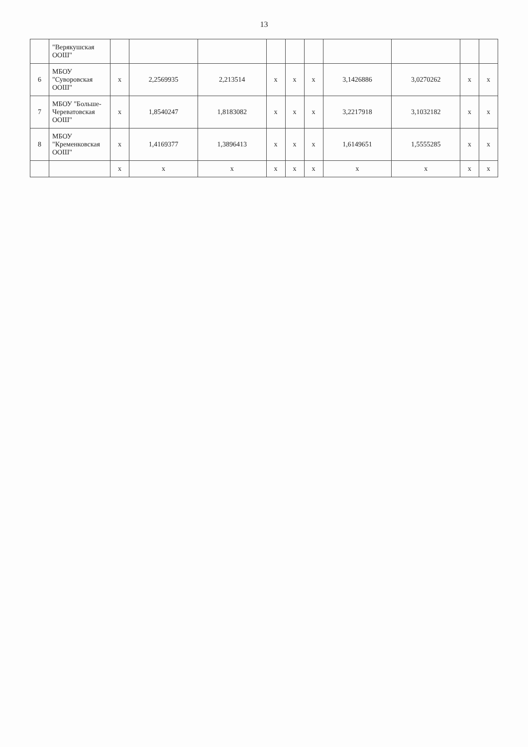13
| | "Верякушская ООШ" | | | | | | | | | | |
| 6 | МБОУ "Суворовская ООШ" | x | 2,2569935 | 2,213514 | x | x | x | 3,1426886 | 3,0270262 | x | x |
| 7 | МБОУ "Больше-Череватовская ООШ" | x | 1,8540247 | 1,8183082 | x | x | x | 3,2217918 | 3,1032182 | x | x |
| 8 | МБОУ "Кременковская ООШ" | x | 1,4169377 | 1,3896413 | x | x | x | 1,6149651 | 1,5555285 | x | x |
| | | x | x | x | x | x | x | x | x | x | x |